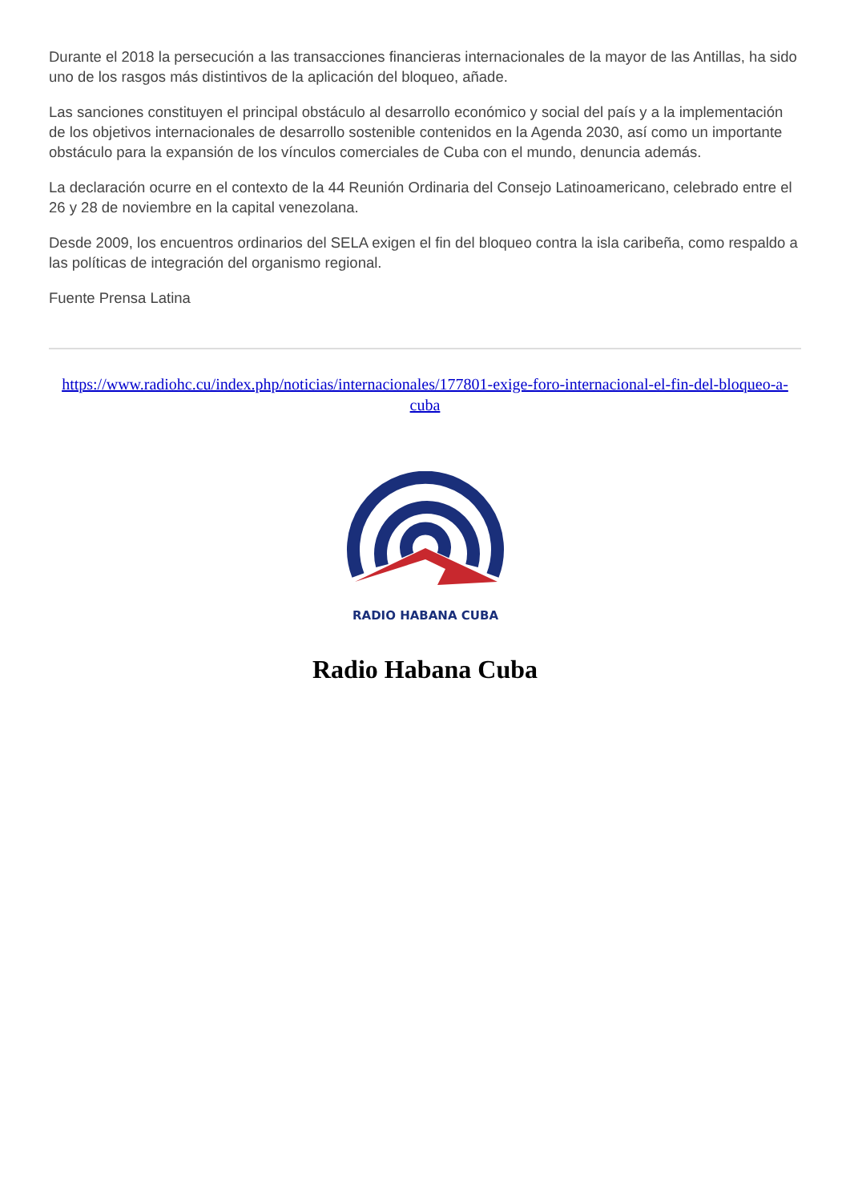Durante el 2018 la persecución a las transacciones financieras internacionales de la mayor de las Antillas, ha sido uno de los rasgos más distintivos de la aplicación del bloqueo, añade.
Las sanciones constituyen el principal obstáculo al desarrollo económico y social del país y a la implementación de los objetivos internacionales de desarrollo sostenible contenidos en la Agenda 2030, así como un importante obstáculo para la expansión de los vínculos comerciales de Cuba con el mundo, denuncia además.
La declaración ocurre en el contexto de la 44 Reunión Ordinaria del Consejo Latinoamericano, celebrado entre el 26 y 28 de noviembre en la capital venezolana.
Desde 2009, los encuentros ordinarios del SELA exigen el fin del bloqueo contra la isla caribeña, como respaldo a las políticas de integración del organismo regional.
Fuente Prensa Latina
https://www.radiohc.cu/index.php/noticias/internacionales/177801-exige-foro-internacional-el-fin-del-bloqueo-a-cuba
RADIO HABANA CUBA
Radio Habana Cuba